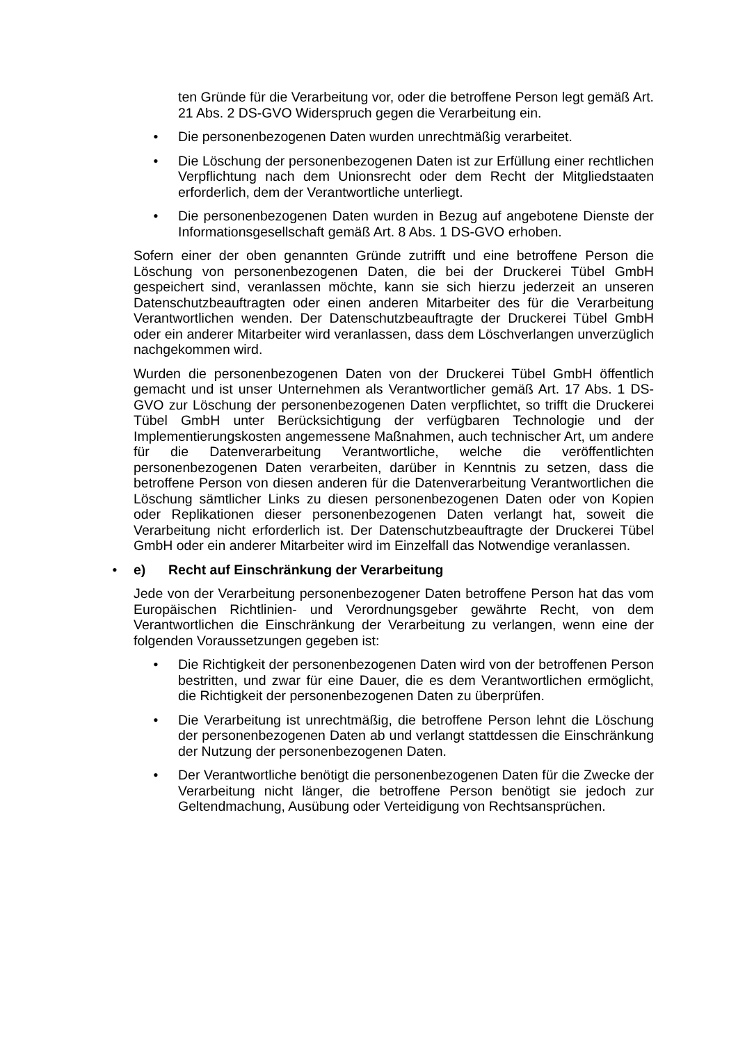ten Gründe für die Verarbeitung vor, oder die betroffene Person legt gemäß Art. 21 Abs. 2 DS-GVO Widerspruch gegen die Verarbeitung ein.
• Die personenbezogenen Daten wurden unrechtmäßig verarbeitet.
• Die Löschung der personenbezogenen Daten ist zur Erfüllung einer rechtlichen Verpflichtung nach dem Unionsrecht oder dem Recht der Mitgliedstaaten erforderlich, dem der Verantwortliche unterliegt.
• Die personenbezogenen Daten wurden in Bezug auf angebotene Dienste der Informationsgesellschaft gemäß Art. 8 Abs. 1 DS-GVO erhoben.
Sofern einer der oben genannten Gründe zutrifft und eine betroffene Person die Löschung von personenbezogenen Daten, die bei der Druckerei Tübel GmbH gespeichert sind, veranlassen möchte, kann sie sich hierzu jederzeit an unseren Datenschutzbeauftragten oder einen anderen Mitarbeiter des für die Verarbeitung Verantwortlichen wenden. Der Datenschutzbeauftragte der Druckerei Tübel GmbH oder ein anderer Mitarbeiter wird veranlassen, dass dem Löschverlangen unverzüglich nachgekommen wird.
Wurden die personenbezogenen Daten von der Druckerei Tübel GmbH öffentlich gemacht und ist unser Unternehmen als Verantwortlicher gemäß Art. 17 Abs. 1 DS-GVO zur Löschung der personenbezogenen Daten verpflichtet, so trifft die Druckerei Tübel GmbH unter Berücksichtigung der verfügbaren Technologie und der Implementierungskosten angemessene Maßnahmen, auch technischer Art, um andere für die Datenverarbeitung Verantwortliche, welche die veröffentlichten personenbezogenen Daten verarbeiten, darüber in Kenntnis zu setzen, dass die betroffene Person von diesen anderen für die Datenverarbeitung Verantwortlichen die Löschung sämtlicher Links zu diesen personenbezogenen Daten oder von Kopien oder Replikationen dieser personenbezogenen Daten verlangt hat, soweit die Verarbeitung nicht erforderlich ist. Der Datenschutzbeauftragte der Druckerei Tübel GmbH oder ein anderer Mitarbeiter wird im Einzelfall das Notwendige veranlassen.
• e) Recht auf Einschränkung der Verarbeitung
Jede von der Verarbeitung personenbezogener Daten betroffene Person hat das vom Europäischen Richtlinien- und Verordnungsgeber gewährte Recht, von dem Verantwortlichen die Einschränkung der Verarbeitung zu verlangen, wenn eine der folgenden Voraussetzungen gegeben ist:
• Die Richtigkeit der personenbezogenen Daten wird von der betroffenen Person bestritten, und zwar für eine Dauer, die es dem Verantwortlichen ermöglicht, die Richtigkeit der personenbezogenen Daten zu überprüfen.
• Die Verarbeitung ist unrechtmäßig, die betroffene Person lehnt die Löschung der personenbezogenen Daten ab und verlangt stattdessen die Einschränkung der Nutzung der personenbezogenen Daten.
• Der Verantwortliche benötigt die personenbezogenen Daten für die Zwecke der Verarbeitung nicht länger, die betroffene Person benötigt sie jedoch zur Geltendmachung, Ausübung oder Verteidigung von Rechtsansprüchen.